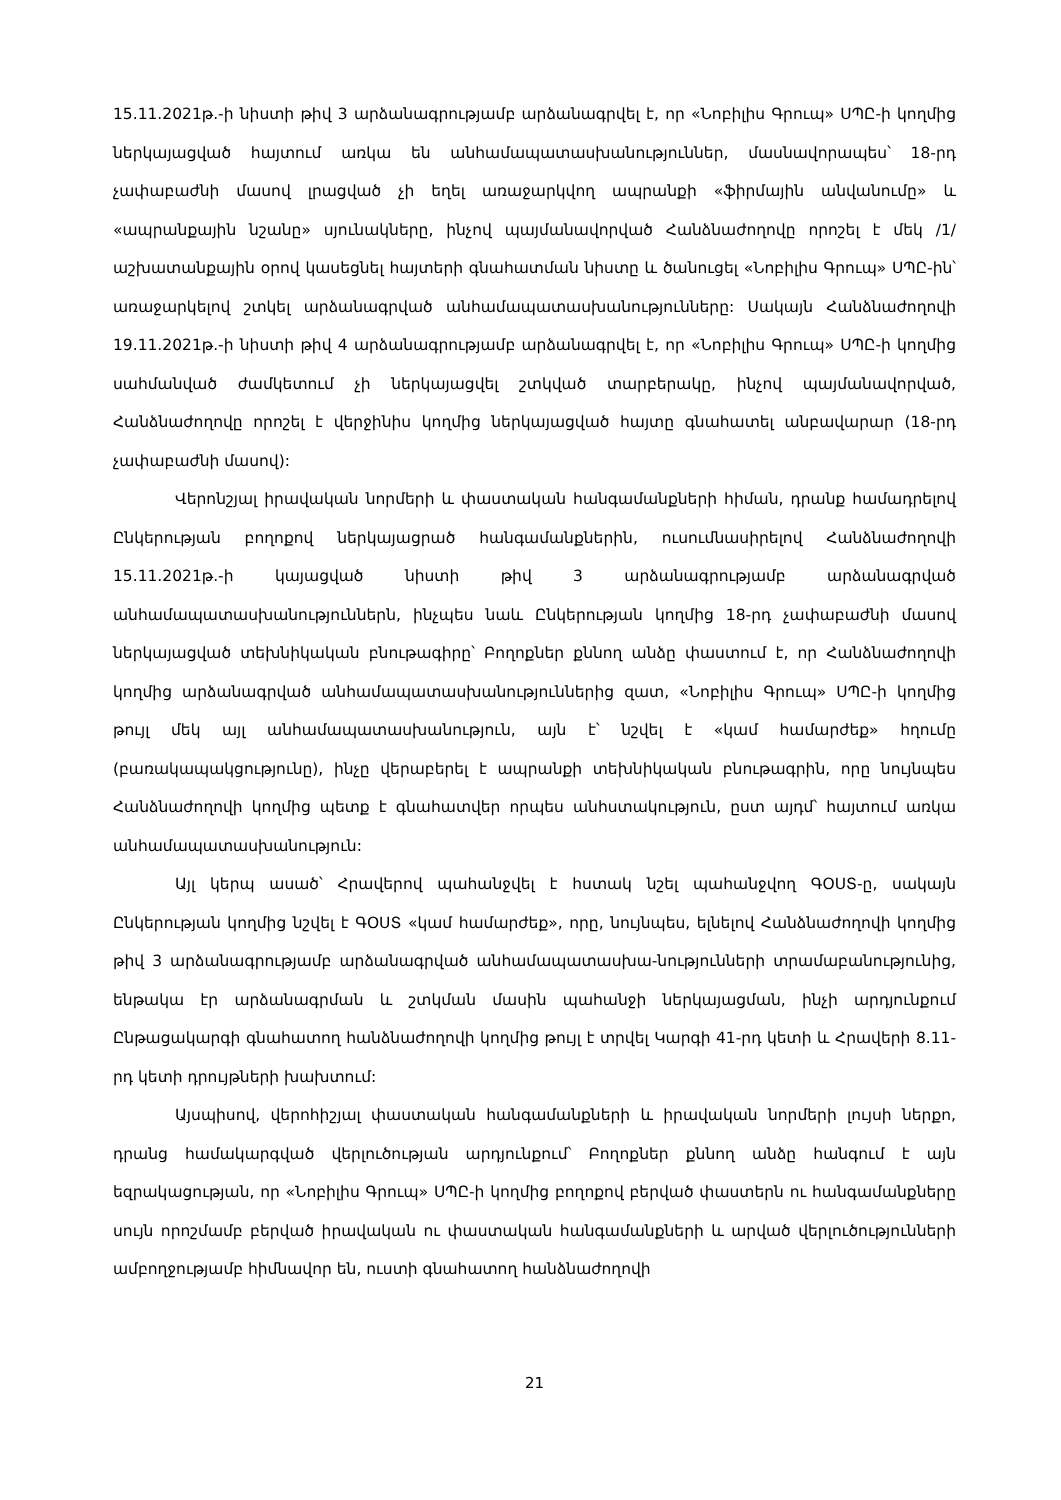15.11.2021թ.-ի նիստի թիվ 3 արձանագրությամբ արձանագրվել է, որ «Նոբիլիս Գրուպ» ՍՊԸ-ի կողմից ներկայացված հայտում առկա են անհամապատասխանություններ, մասնավորապես՝ 18-րդ չափաբաժնի մասով լրացված չի եղել առաջարկվող ապրանքի «ֆիրմային անվանումը» և «ապրանքային նշանը» սյունակները, ինչով պայմանավորված Հանձնաժողովը որոշել է մեկ /1/ աշխատանքային օրով կասեցնել հայտերի գնահատման նիստը և ծանուցել «Նոբիլիս Գրուպ» ՍՊԸ-ին՝ առաջարկելով շտկել արձանագրված անհամապատասխանությունները: Սակայն Հանձնաժողովի 19.11.2021թ.-ի նիստի թիվ 4 արձանագրությամբ արձանագրվել է, որ «Նոբիլիս Գրուպ» ՍՊԸ-ի կողմից սահմանված ժամկետում չի ներկայացվել շտկված տարբերակը, ինչով պայմանավորված, Հանձնաժողովը որոշել է վերջինիս կողմից ներկայացված հայտը գնահատել անբավարար (18-րդ չափաբաժնի մասով):
Վերոնշյալ իրավական նորմերի և փաստական հանգամանքների հիման, դրանք համադրելով Ընկերության բողոքով ներկայացրած հանգամանքներին, ուսումնասիրելով Հանձնաժողովի 15.11.2021թ.-ի կայացված նիստի թիվ 3 արձանագրությամբ արձանագրված անհամապատասխանություններն, ինչպես նաև Ընկերության կողմից 18-րդ չափաբաժնի մասով ներկայացված տեխնիկական բնութագիրը՝ Բողոքներ քննող անձը փաստում է, որ Հանձնաժողովի կողմից արձանագրված անհամապատասխանություններից զատ, «Նոբիլիս Գրուպ» ՍՊԸ-ի կողմից թույլ մեկ այլ անհամապատասխանություն, այն է՝ նշվել է «կամ համարժեք» հղումը (բառակապակցությունը), ինչը վերաբերել է ապրանքի տեխնիկական բնութագրին, որը նույնպես Հանձնաժողովի կողմից պետք է գնահատվեր որպես անհստակություն, ըստ այդմ՝ հայտում առկա անհամապատասխանություն:
Այլ կերպ ասած՝ Հրավերով պահանջվել է հստակ նշել պահանջվող ԳՕՍՏ-ը, սակայն Ընկերության կողմից նշվել է ԳՕՍՏ «կամ համարժեք», որը, նույնպես, ելնելով Հանձնաժողովի կողմից թիվ 3 արձանագրությամբ արձանագրված անհամապատասխա-նությունների տրամաբանությունից, ենթակա էր արձանագրման և շտկման մասին պահանջի ներկայացման, ինչի արդյունքում Ընթացակարգի գնահատող հանձնաժողովի կողմից թույլ է տրվել Կարգի 41-րդ կետի և Հրավերի 8.11-րդ կետի դրույթների խախտում:
Այսպիսով, վերոհիշյալ փաստական հանգամանքների և իրավական նորմերի լույսի ներքո, դրանց համակարգված վերլուծության արդյունքում՝ Բողոքներ քննող անձը հանգում է այն եզրակացության, որ «Նոբիլիս Գրուպ» ՍՊԸ-ի կողմից բողոքով բերված փաստերն ու հանգամանքները սույն որոշմամբ բերված իրավական ու փաստական հանգամանքների և արված վերլուծությունների ամբողջությամբ հիմնավոր են, ուստի գնահատող հանձնաժողովի
21